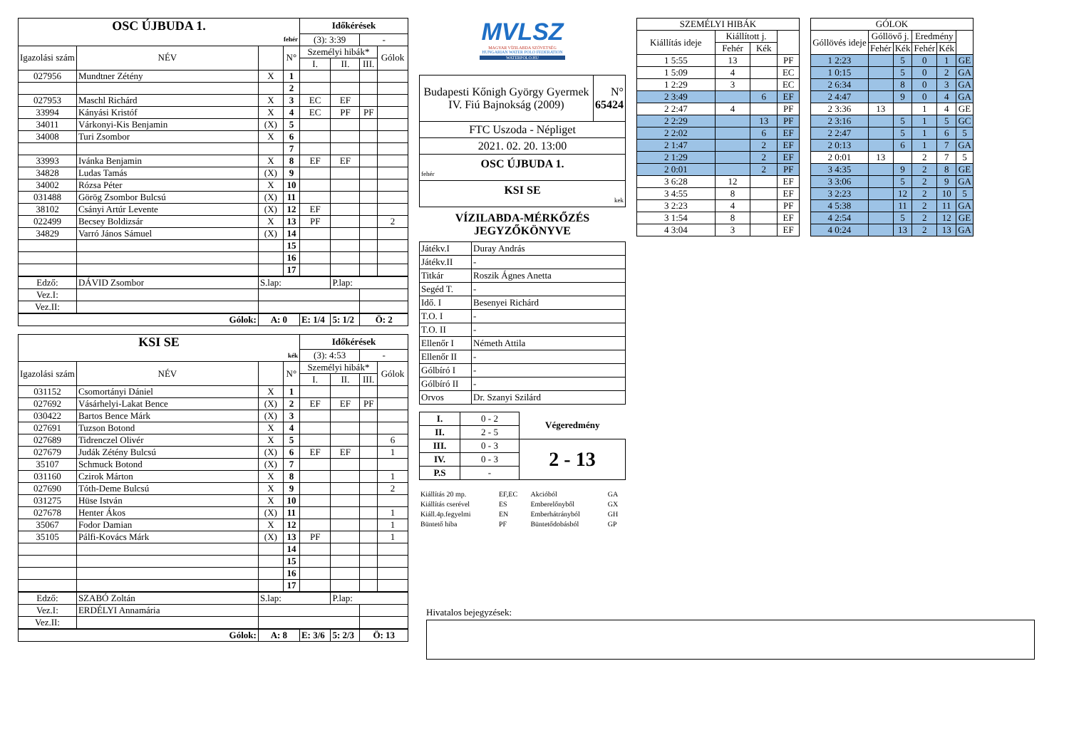| OSC ÚJBUDA 1. | | | | Időkérések | | | |
| fehér | | | | (3): 3:39 | | - | |
| Igazolási szám | NÉV | | N° | Személyi hibák* | | | Gólok |
| | | | | I. | II. | III. | |
| 027956 | Mundtner Zétény | X | 1 | | | | |
| | | | 2 | | | | |
| 027953 | Maschl Richárd | X | 3 | EC | EF | | |
| 33994 | Kányási Kristóf | X | 4 | EC | PF | PF | |
| 34011 | Várkonyi-Kis Benjamin | (X) | 5 | | | | |
| 34008 | Turi Zsombor | X | 6 | | | | |
| | | | 7 | | | | |
| 33993 | Ivánka Benjamin | X | 8 | EF | EF | | |
| 34828 | Ludas Tamás | (X) | 9 | | | | |
| 34002 | Rózsa Péter | X | 10 | | | | |
| 031488 | Görög Zsombor Bulcsú | (X) | 11 | | | | |
| 38102 | Csányi Artúr Levente | (X) | 12 | EF | | | |
| 022499 | Becsey Boldizsár | X | 13 | PF | | | 2 |
| 34829 | Varró János Sámuel | (X) | 14 | | | | |
| | | | 15 | | | | |
| | | | 16 | | | | |
| | | | 17 | | | | |
| Edző: | DÁVID Zsombor | S.lap: | | | P.lap: | | |
| Vez.I: | | | | | | | |
| Vez.II: | | | | | | | |
| Gólok: | | A: 0 | | E: 1/4 | 5: 1/2 | Ö: 2 | |
| KSI SE | | | | Időkérések | | | |
| kék | | | | (3): 4:53 | | - | |
| Igazolási szám | NÉV | | N° | Személyi hibák* | | | Gólok |
| | | | | I. | II. | III. | |
| 031152 | Csomortányi Dániel | X | 1 | | | | |
| 027692 | Vásárhelyi-Lakat Bence | (X) | 2 | EF | EF | PF | |
| 030422 | Bartos Bence Márk | (X) | 3 | | | | |
| 027691 | Tuzson Botond | X | 4 | | | | |
| 027689 | Tidrenczel Olivér | X | 5 | | | | 6 |
| 027679 | Judák Zétény Bulcsú | (X) | 6 | EF | EF | | 1 |
| 35107 | Schmuck Botond | (X) | 7 | | | | |
| 031160 | Czirok Márton | X | 8 | | | | 1 |
| 027690 | Tóth-Deme Bulcsú | X | 9 | | | | 2 |
| 031275 | Hüse István | X | 10 | | | | |
| 027678 | Henter Ákos | (X) | 11 | | | | 1 |
| 35067 | Fodor Damian | X | 12 | | | | 1 |
| 35105 | Pálfi-Kovács Márk | (X) | 13 | PF | | | 1 |
| | | | 14 | | | | |
| | | | 15 | | | | |
| | | | 16 | | | | |
| | | | 17 | | | | |
| Edző: | SZABÓ Zoltán | S.lap: | | | P.lap: | | |
| Vez.I: | ERDÉLYI Annamária | | | | | | |
| Vez.II: | | | | | | | |
| Gólok: | | A: 8 | | E: 3/6 | 5: 2/3 | Ö: 13 | |
MVLSZ
MAGYAR VÍZILABDA SZÖVETSÉG
HUNGARIAN WATER POLO FEDERATION
WATERPOLO.HU
| Budapesti Kőnigh György Gyermek IV. Fiú Bajnokság (2009) | N° 65424 |
| FTC Uszoda - Népliget | |
| 2021. 02. 20. 13:00 | |
| OSC ÚJBUDA 1. fehér | |
| KSI SE kek | |
VÍZILABDA-MÉRKŐZÉS
JEGYZŐKÖNYVE
| Játékv.I | Duray András |
| Játékv.II | - |
| Titkár | Roszik Ágnes Anetta |
| Segéd T. | - |
| Idő. I | Besenyei Richárd |
| T.O. I | - |
| T.O. II | - |
| Ellenőr I | Németh Attila |
| Ellenőr II | - |
| Gólbíró I | - |
| Gólbíró II | - |
| Orvos | Dr. Szanyi Szilárd |
| I. | 0 - 2 | Végeredmény |
| II. | 2 - 5 | |
| III. | 0 - 3 | 2 - 13 |
| IV. | 0 - 3 | |
| P.S | - | |
| Kiállítás 20 mp. | EF,EC | Akcióból | GA |
| Kiállítás cserével | ES | Emberelőnyből | GX |
| Kiáll.4p.fegyelmi | EN | Emberhátrányból | GH |
| Büntető hiba | PF | Büntetődobásból | GP |
| SZEMÉLYI HIBÁK | | | |
| Kiállítás ideje | Kiállított j. | | |
| | Fehér | Kék | |
| 1 5:55 | 13 | | PF |
| 1 5:09 | 4 | | EC |
| 1 2:29 | 3 | | EC |
| 2 3:49 | | 6 | EF |
| 2 2:47 | 4 | | PF |
| 2 2:29 | | 13 | PF |
| 2 2:02 | | 6 | EF |
| 2 1:47 | | 2 | EF |
| 2 1:29 | | 2 | EF |
| 2 0:01 | | 2 | PF |
| 3 6:28 | 12 | | EF |
| 3 4:55 | 8 | | EF |
| 3 2:23 | 4 | | PF |
| 3 1:54 | 8 | | EF |
| 4 3:04 | 3 | | EF |
| GÓLOK | | | | | |
| Góllövés ideje | Góllövő j. | | Eredmény | | |
| | Fehér | Kék | Fehér | Kék | |
| 1 2:23 | | 5 | 0 | 1 | GE |
| 1 0:15 | | 5 | 0 | 2 | GA |
| 2 6:34 | | 8 | 0 | 3 | GA |
| 2 4:47 | | 9 | 0 | 4 | GA |
| 2 3:36 | 13 | | 1 | 4 | GE |
| 2 3:16 | | 5 | 1 | 5 | GC |
| 2 2:47 | | 5 | 1 | 6 | 5 |
| 2 0:13 | | 6 | 1 | 7 | GA |
| 2 0:01 | 13 | | 2 | 7 | 5 |
| 3 4:35 | | 9 | 2 | 8 | GE |
| 3 3:06 | | 5 | 2 | 9 | GA |
| 3 2:23 | | 12 | 2 | 10 | 5 |
| 4 5:38 | | 11 | 2 | 11 | GA |
| 4 2:54 | | 5 | 2 | 12 | GE |
| 4 0:24 | | 13 | 2 | 13 | GA |
Hivatalos bejegyzések: